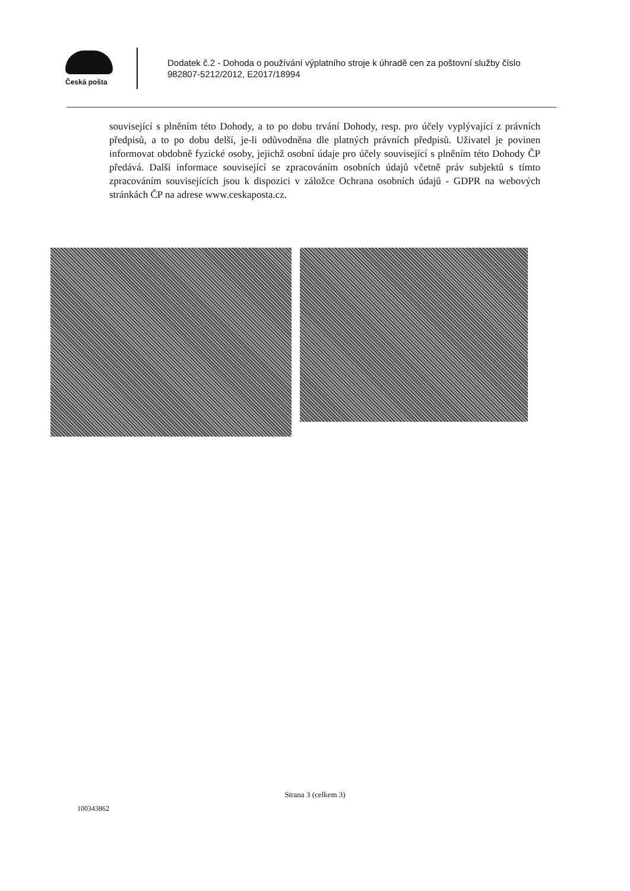Česká pošta
Dodatek č.2 - Dohoda o používání výplatního stroje k úhradě cen za poštovní služby číslo 982807-5212/2012, E2017/18994
související s plněním této Dohody, a to po dobu trvání Dohody, resp. pro účely vyplývající z právních předpisů, a to po dobu delší, je-li odůvodněna dle platných právních předpisů. Uživatel je povinen informovat obdobně fyzické osoby, jejichž osobní údaje pro účely související s plněním této Dohody ČP předává. Další informace související se zpracováním osobních údajů včetně práv subjektů s tímto zpracováním souvisejících jsou k dispozici v záložce Ochrana osobních údajů - GDPR na webových stránkách ČP na adrese www.ceskaposta.cz.
Strana 3 (celkem 3)
100343862